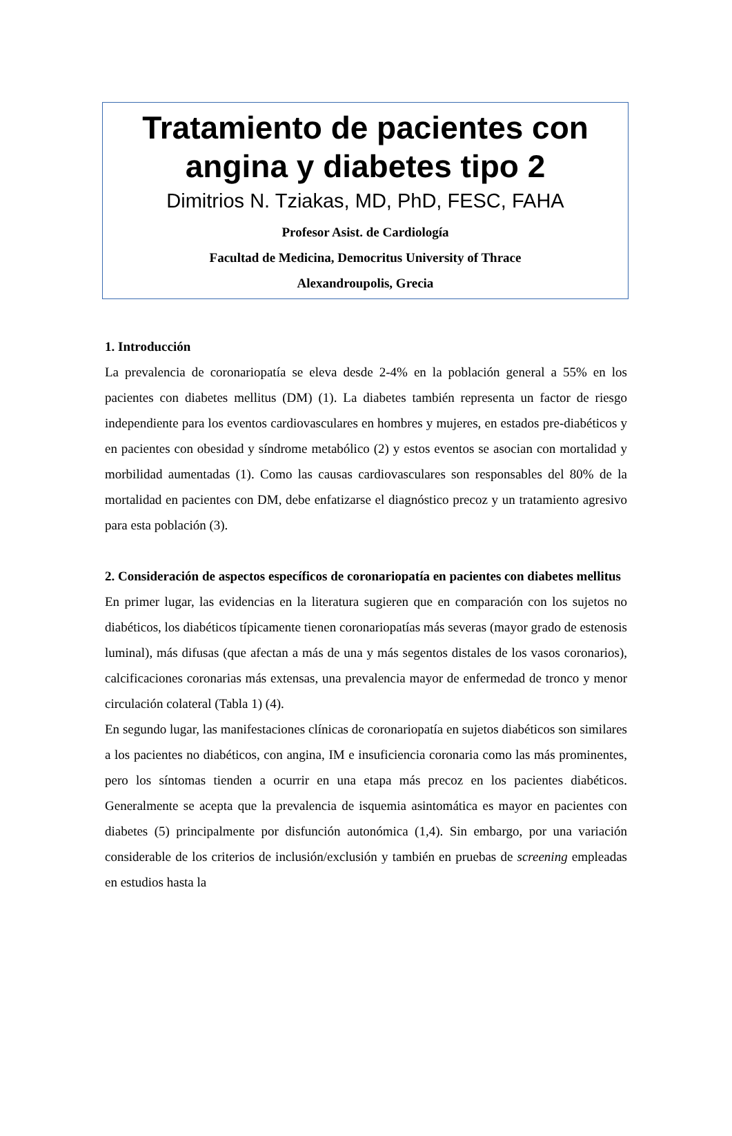Tratamiento de pacientes con angina y diabetes tipo 2
Dimitrios N. Tziakas, MD, PhD, FESC, FAHA
Profesor Asist. de Cardiología
Facultad de Medicina, Democritus University of Thrace
Alexandroupolis, Grecia
1. Introducción
La prevalencia de coronariopatía se eleva desde 2-4% en la población general a 55% en los pacientes con diabetes mellitus (DM) (1). La diabetes también representa un factor de riesgo independiente para los eventos cardiovasculares en hombres y mujeres, en estados pre-diabéticos y en pacientes con obesidad y síndrome metabólico (2) y estos eventos se asocian con mortalidad y morbilidad aumentadas (1). Como las causas cardiovasculares son responsables del 80% de la mortalidad en pacientes con DM, debe enfatizarse el diagnóstico precoz y un tratamiento agresivo para esta población (3).
2. Consideración de aspectos específicos de coronariopatía en pacientes con diabetes mellitus
En primer lugar, las evidencias en la literatura sugieren que en comparación con los sujetos no diabéticos, los diabéticos típicamente tienen coronariopatías más severas (mayor grado de estenosis luminal), más difusas (que afectan a más de una y más segentos distales de los vasos coronarios), calcificaciones coronarias más extensas, una prevalencia mayor de enfermedad de tronco y menor circulación colateral (Tabla 1) (4).
En segundo lugar, las manifestaciones clínicas de coronariopatía en sujetos diabéticos son similares a los pacientes no diabéticos, con angina, IM e insuficiencia coronaria como las más prominentes, pero los síntomas tienden a ocurrir en una etapa más precoz en los pacientes diabéticos. Generalmente se acepta que la prevalencia de isquemia asintomática es mayor en pacientes con diabetes (5) principalmente por disfunción autonómica (1,4). Sin embargo, por una variación considerable de los criterios de inclusión/exclusión y también en pruebas de screening empleadas en estudios hasta la